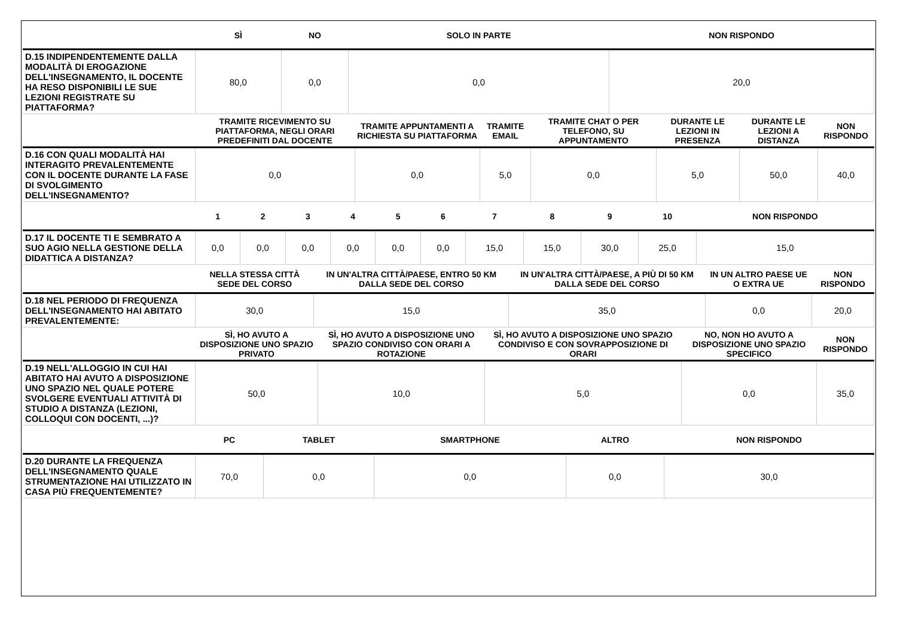| | SÌ | NO | SOLO IN PARTE | NON RISPONDO |
| D.15 INDIPENDENTEMENTE DALLA MODALITÀ DI EROGAZIONE DELL'INSEGNAMENTO, IL DOCENTE HA RESO DISPONIBILI LE SUE LEZIONI REGISTRATE SU PIATTAFORMA? | 80,0 | 0,0 | 0,0 | 20,0 |
| | TRAMITE RICEVIMENTO SU PIATTAFORMA, NEGLI ORARI PREDEFINITI DAL DOCENTE | TRAMITE APPUNTAMENTI A RICHIESTA SU PIATTAFORMA | TRAMITE EMAIL | TRAMITE CHAT O PER TELEFONO, SU APPUNTAMENTO | DURANTE LE LEZIONI IN PRESENZA | DURANTE LE LEZIONI A DISTANZA | NON RISPONDO |
| D.16 CON QUALI MODALITÀ HAI INTERAGITO PREVALENTEMENTE CON IL DOCENTE DURANTE LA FASE DI SVOLGIMENTO DELL'INSEGNAMENTO? | 0,0 | 0,0 | 5,0 | 0,0 | 5,0 | 50,0 | 40,0 |
| | 1 | 2 | 3 | 4 | 5 | 6 | 7 | 8 | 9 | 10 | NON RISPONDO |
| D.17 IL DOCENTE TI E SEMBRATO A SUO AGIO NELLA GESTIONE DELLA DIDATTICA A DISTANZA? | 0,0 | 0,0 | 0,0 | 0,0 | 0,0 | 0,0 | 15,0 | 15,0 | 30,0 | 25,0 | 15,0 |
| | NELLA STESSA CITTÀ SEDE DEL CORSO | IN UN'ALTRA CITTÀ/PAESE, ENTRO 50 KM DALLA SEDE DEL CORSO | IN UN'ALTRA CITTÀ/PAESE, A PIÙ DI 50 KM DALLA SEDE DEL CORSO | IN UN ALTRO PAESE UE O EXTRA UE | NON RISPONDO |
| D.18 NEL PERIODO DI FREQUENZA DELL'INSEGNAMENTO HAI ABITATO PREVALENTEMENTE: | 30,0 | 15,0 | 35,0 | 0,0 | 20,0 |
| | SÌ, HO AVUTO A DISPOSIZIONE UNO SPAZIO PRIVATO | SÌ, HO AVUTO A DISPOSIZIONE UNO SPAZIO CONDIVISO CON ORARI A ROTAZIONE | SÌ, HO AVUTO A DISPOSIZIONE UNO SPAZIO CONDIVISO E CON SOVRAPPOSIZIONE DI ORARI | NO, NON HO AVUTO A DISPOSIZIONE UNO SPAZIO SPECIFICO | NON RISPONDO |
| D.19 NELL'ALLOGGIO IN CUI HAI ABITATO HAI AVUTO A DISPOSIZIONE UNO SPAZIO NEL QUALE POTERE SVOLGERE EVENTUALI ATTIVITÀ DI STUDIO A DISTANZA (LEZIONI, COLLOQUI CON DOCENTI, ...)? | 50,0 | 10,0 | 5,0 | 0,0 | 35,0 |
| | PC | TABLET | SMARTPHONE | ALTRO | NON RISPONDO |
| D.20 DURANTE LA FREQUENZA DELL'INSEGNAMENTO QUALE STRUMENTAZIONE HAI UTILIZZATO IN CASA PIÙ FREQUENTEMENTE? | 70,0 | 0,0 | 0,0 | 0,0 | 30,0 |